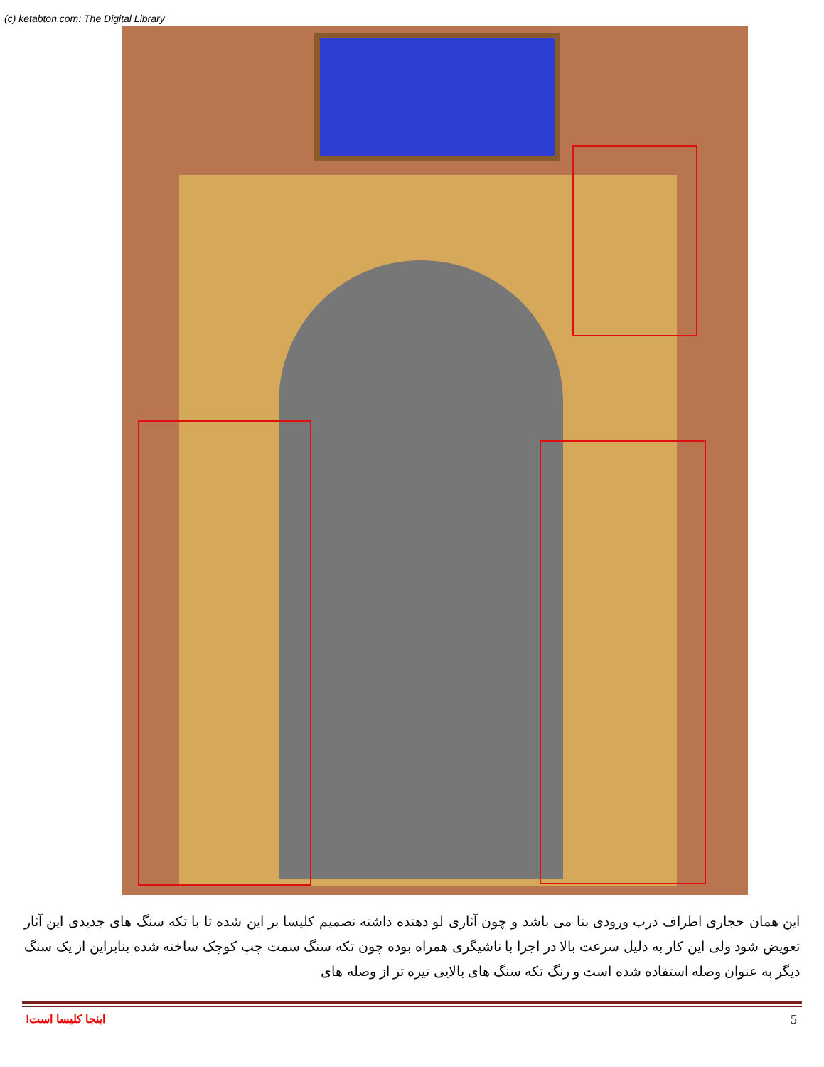(c) ketabton.com: The Digital Library
این همان حجاری اطراف درب ورودی بنا می باشد و چون آثاری لو دهنده داشته تصمیم کلیسا بر این شده تا با تکه سنگ های جدیدی این آثار تعویض شود ولی این کار به دلیل سرعت بالا در اجرا با ناشیگری همراه بوده چون تکه سنگ سمت چپ کوچک ساخته شده بنابراین از یک سنگ دیگر به عنوان وصله استفاده شده است و رنگ تکه سنگ های بالایی تیره تر از وصله های
اینجا کلیسا است! 5